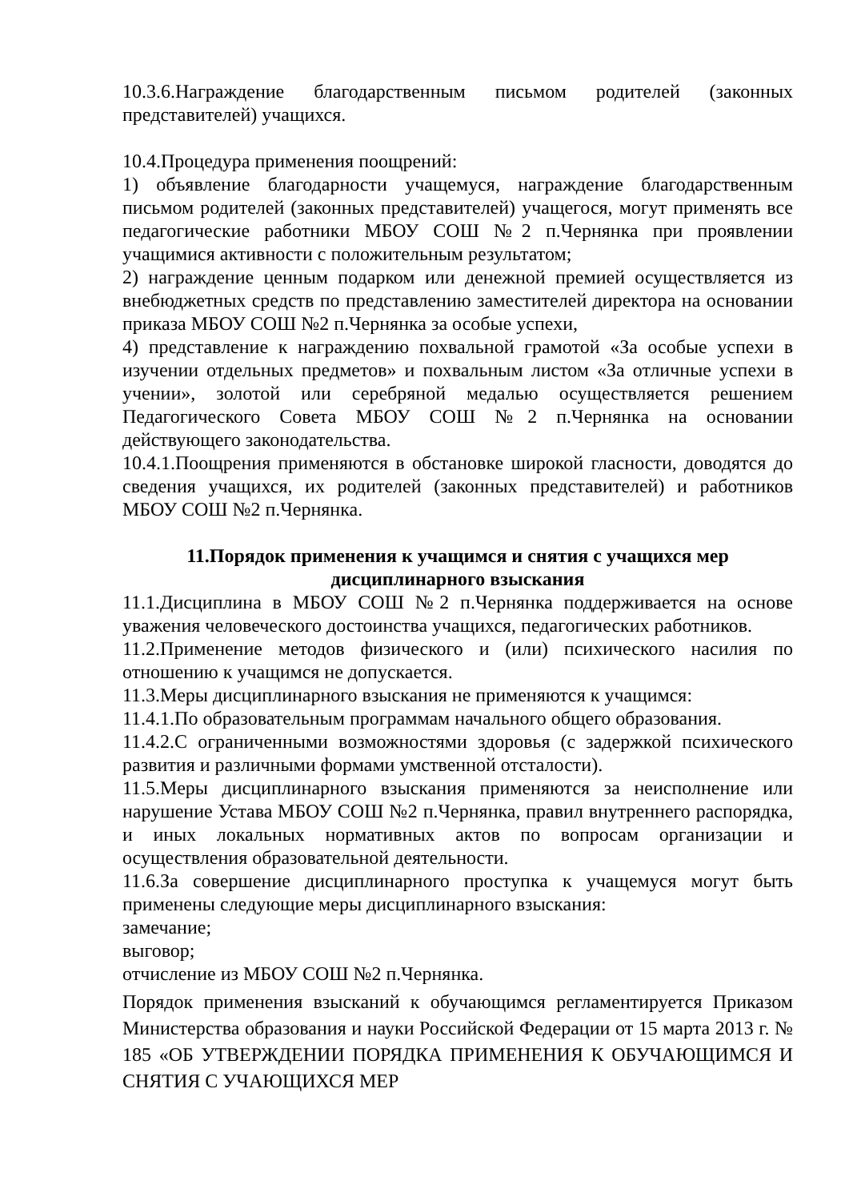10.3.6.Награждение благодарственным письмом родителей (законных представителей) учащихся.
10.4.Процедура применения поощрений:
1) объявление благодарности учащемуся, награждение благодарственным письмом родителей (законных представителей) учащегося, могут применять все педагогические работники МБОУ СОШ №2 п.Чернянка при проявлении учащимися активности с положительным результатом;
2) награждение ценным подарком или денежной премией осуществляется из внебюджетных средств по представлению заместителей директора на основании приказа МБОУ СОШ №2 п.Чернянка за особые успехи,
4) представление к награждению похвальной грамотой «За особые успехи в изучении отдельных предметов» и похвальным листом «За отличные успехи в учении», золотой или серебряной медалью осуществляется решением Педагогического Совета МБОУ СОШ №2 п.Чернянка на основании действующего законодательства.
10.4.1.Поощрения применяются в обстановке широкой гласности, доводятся до сведения учащихся, их родителей (законных представителей) и работников МБОУ СОШ №2 п.Чернянка.
11.Порядок применения к учащимся и снятия с учащихся мер дисциплинарного взыскания
11.1.Дисциплина в МБОУ СОШ №2 п.Чернянка поддерживается на основе уважения человеческого достоинства учащихся, педагогических работников.
11.2.Применение методов физического и (или) психического насилия по отношению к учащимся не допускается.
11.3.Меры дисциплинарного взыскания не применяются к учащимся:
11.4.1.По образовательным программам начального общего образования.
11.4.2.С ограниченными возможностями здоровья (с задержкой психического развития и различными формами умственной отсталости).
11.5.Меры дисциплинарного взыскания применяются за неисполнение или нарушение Устава МБОУ СОШ №2 п.Чернянка, правил внутреннего распорядка, и иных локальных нормативных актов по вопросам организации и осуществления образовательной деятельности.
11.6.За совершение дисциплинарного проступка к учащемуся могут быть применены следующие меры дисциплинарного взыскания:
замечание;
выговор;
отчисление из МБОУ СОШ №2 п.Чернянка.
Порядок применения взысканий к обучающимся регламентируется Приказом Министерства образования и науки Российской Федерации от 15 марта 2013 г. № 185 «ОБ УТВЕРЖДЕНИИ ПОРЯДКА ПРИМЕНЕНИЯ К ОБУЧАЮЩИМСЯ И СНЯТИЯ С УЧАЮЩИХСЯ МЕР